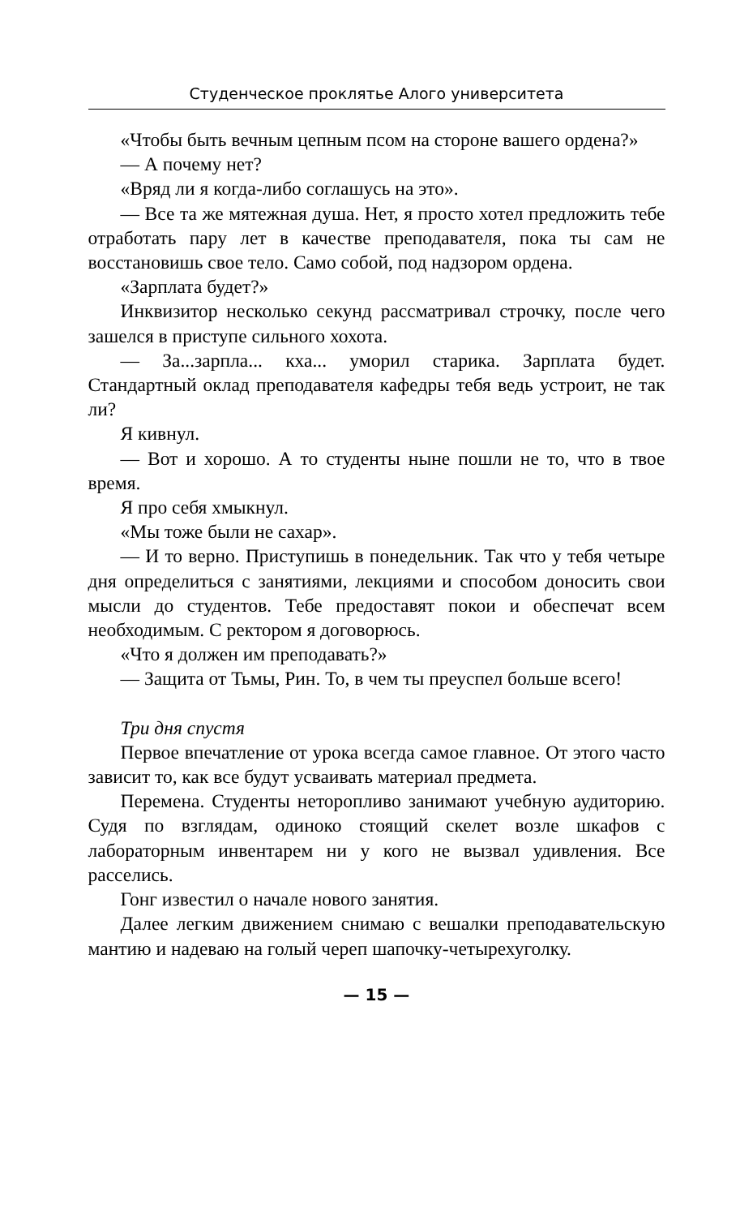Студенческое проклятье Алого университета
«Чтобы быть вечным цепным псом на стороне вашего ордена?»
— А почему нет?
«Вряд ли я когда-либо соглашусь на это».
— Все та же мятежная душа. Нет, я просто хотел предложить тебе отработать пару лет в качестве преподавателя, пока ты сам не восстановишь свое тело. Само собой, под надзором ордена.
«Зарплата будет?»
Инквизитор несколько секунд рассматривал строчку, после чего зашелся в приступе сильного хохота.
— За...зарпла... кха... уморил старика. Зарплата будет. Стандартный оклад преподавателя кафедры тебя ведь устроит, не так ли?
Я кивнул.
— Вот и хорошо. А то студенты ныне пошли не то, что в твое время.
Я про себя хмыкнул.
«Мы тоже были не сахар».
— И то верно. Приступишь в понедельник. Так что у тебя четыре дня определиться с занятиями, лекциями и способом доносить свои мысли до студентов. Тебе предоставят покои и обеспечат всем необходимым. С ректором я договорюсь.
«Что я должен им преподавать?»
— Защита от Тьмы, Рин. То, в чем ты преуспел больше всего!
Три дня спустя
Первое впечатление от урока всегда самое главное. От этого часто зависит то, как все будут усваивать материал предмета.
Перемена. Студенты неторопливо занимают учебную аудиторию. Судя по взглядам, одиноко стоящий скелет возле шкафов с лабораторным инвентарем ни у кого не вызвал удивления. Все расселись.
Гонг известил о начале нового занятия.
Далее легким движением снимаю с вешалки преподавательскую мантию и надеваю на голый череп шапочку-четырехуголку.
— 15 —